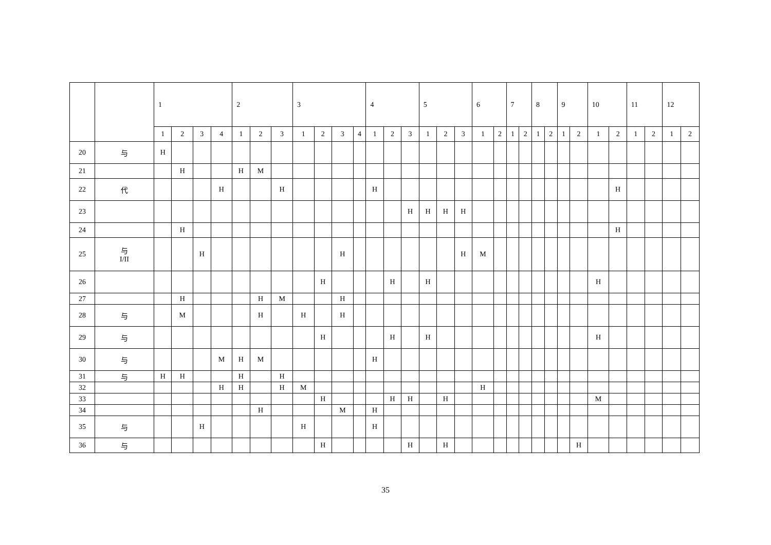| | | 1 | | | | 2 | | | 3 | | | | 4 | | | 5 | | | 6 | | 7 | | 8 | | 9 | | 10 | | 11 | | 12 | |
| --- | --- | --- | --- | --- | --- | --- | --- | --- | --- | --- | --- | --- | --- | --- | --- | --- | --- | --- | --- | --- | --- | --- | --- | --- | --- | --- | --- | --- | --- | --- | --- | --- |
| | | 1 | 2 | 3 | 4 | 1 | 2 | 3 | 1 | 2 | 3 | 4 | 1 | 2 | 3 | 1 | 2 | 3 | 1 | 2 | 1 | 2 | 1 | 2 | 1 | 2 | 1 | 2 | 1 | 2 | 1 | 2 |
| 20 | 与 | H | | | | | | | | | | | | | | | | | | | | | | | | | | | | | | |
| 21 | | | H | | | H | M | | | | | | | | | | | | | | | | | | | | | | | | | |
| 22 | 代 | | | | H | | | H | | | | | H | | | | | | | | | | | | | | | H | | | | |
| 23 | | | | | | | | | | | | | | | H | H | H | H | | | | | | | | | | | | | | |
| 24 | | | H | | | | | | | | | | | | | | | | | | | | | | | | | H | | | | |
| 25 | 与 I/II | | | H | | | | | | | H | | | | | | | H | M | | | | | | | | | | | | | |
| 26 | | | | | | | | | | H | | | | H | | H | | | | | | | | | | | H | | | | | |
| 27 | | | H | | | | H | M | | | H | | | | | | | | | | | | | | | | | | | | | |
| 28 | 与 | | M | | | | H | | H | | H | | | | | | | | | | | | | | | | | | | | | |
| 29 | 与 | | | | | | | | | H | | | | H | | H | | | | | | | | | | | H | | | | | |
| 30 | 与 | | | | M | H | M | | | | | | H | | | | | | | | | | | | | | | | | | | |
| 31 | 与 | H | H | | | H | | H | | | | | | | | | | | | | | | | | | | | | | | | |
| 32 | | | | | H | H | | H | M | | | | | | | | | | H | | | | | | | | | | | | | |
| 33 | | | | | | | | | | H | | | | H | H | | H | | | | | | | | | | M | | | | | |
| 34 | | | | | | | H | | | | M | | H | | | | | | | | | | | | | | | | | | | |
| 35 | 与 | | | H | | | | | H | | | | H | | | | | | | | | | | | | | | | | | | |
| 36 | 与 | | | | | | | | | H | | | | | H | | H | | | | | | | | | H | | | | | | |
35